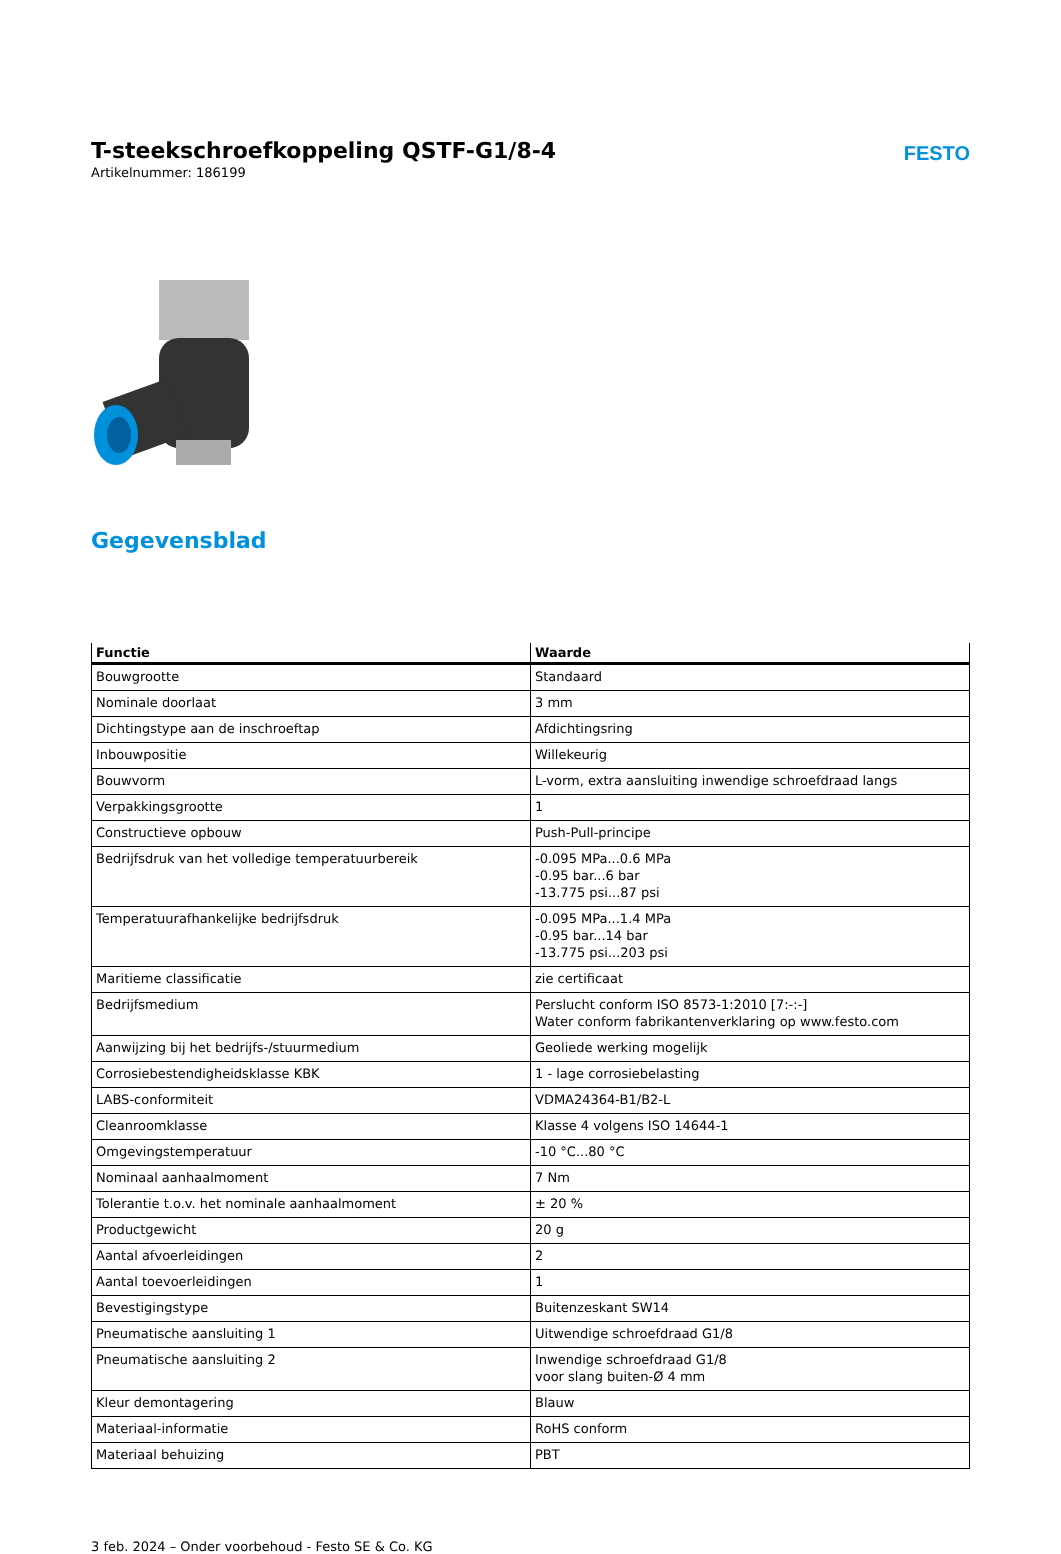T-steekschroefkoppeling QSTF-G1/8-4
Artikelnummer: 186199
FESTO
Gegevensblad
| Functie | Waarde |
| --- | --- |
| Bouwgrootte | Standaard |
| Nominale doorlaat | 3 mm |
| Dichtingstype aan de inschroeftap | Afdichtingsring |
| Inbouwpositie | Willekeurig |
| Bouwvorm | L-vorm, extra aansluiting inwendige schroefdraad langs |
| Verpakkingsgrootte | 1 |
| Constructieve opbouw | Push-Pull-principe |
| Bedrijfsdruk van het volledige temperatuurbereik | -0.095 MPa...0.6 MPa -0.95 bar...6 bar -13.775 psi...87 psi |
| Temperatuurafhankelijke bedrijfsdruk | -0.095 MPa...1.4 MPa -0.95 bar...14 bar -13.775 psi...203 psi |
| Maritieme classificatie | zie certificaat |
| Bedrijfsmedium | Perslucht conform ISO 8573-1:2010 [7:-:-] Water conform fabrikantenverklaring op www.festo.com |
| Aanwijzing bij het bedrijfs-/stuurmedium | Geoliede werking mogelijk |
| Corrosiebestendigheidsklasse KBK | 1 - lage corrosiebelasting |
| LABS-conformiteit | VDMA24364-B1/B2-L |
| Cleanroomklasse | Klasse 4 volgens ISO 14644-1 |
| Omgevingstemperatuur | -10 °C...80 °C |
| Nominaal aanhaalmoment | 7 Nm |
| Tolerantie t.o.v. het nominale aanhaalmoment | ± 20 % |
| Productgewicht | 20 g |
| Aantal afvoerleidingen | 2 |
| Aantal toevoerleidingen | 1 |
| Bevestigingstype | Buitenzeskant SW14 |
| Pneumatische aansluiting 1 | Uitwendige schroefdraad G1/8 |
| Pneumatische aansluiting 2 | Inwendige schroefdraad G1/8 voor slang buiten-Ø 4 mm |
| Kleur demontagering | Blauw |
| Materiaal-informatie | RoHS conform |
| Materiaal behuizing | PBT |
3 feb. 2024 – Onder voorbehoud - Festo SE & Co. KG